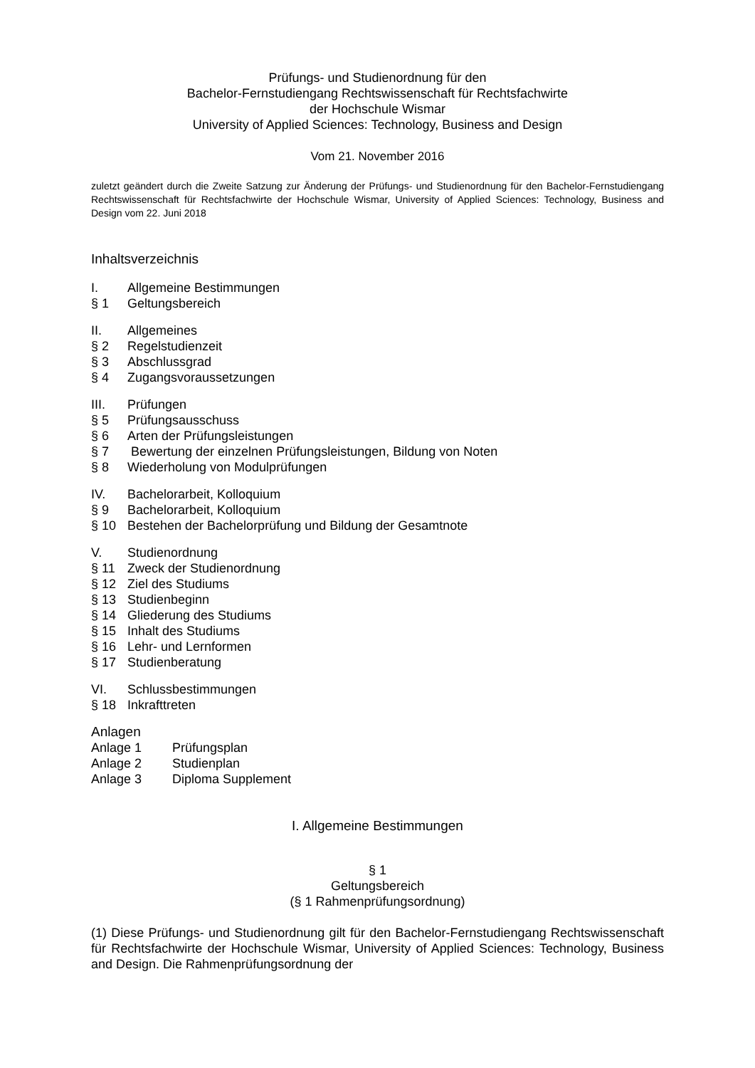Prüfungs- und Studienordnung für den
Bachelor-Fernstudiengang Rechtswissenschaft für Rechtsfachwirte
der Hochschule Wismar
University of Applied Sciences: Technology, Business and Design
Vom 21. November 2016
zuletzt geändert durch die Zweite Satzung zur Änderung der Prüfungs- und Studienordnung für den Bachelor-Fernstudiengang Rechtswissenschaft für Rechtsfachwirte der Hochschule Wismar, University of Applied Sciences: Technology, Business and Design vom 22. Juni 2018
Inhaltsverzeichnis
I. Allgemeine Bestimmungen
§ 1 Geltungsbereich
II. Allgemeines
§ 2 Regelstudienzeit
§ 3 Abschlussgrad
§ 4 Zugangsvoraussetzungen
III. Prüfungen
§ 5 Prüfungsausschuss
§ 6 Arten der Prüfungsleistungen
§ 7 Bewertung der einzelnen Prüfungsleistungen, Bildung von Noten
§ 8 Wiederholung von Modulprüfungen
IV. Bachelorarbeit, Kolloquium
§ 9 Bachelorarbeit, Kolloquium
§ 10 Bestehen der Bachelorprüfung und Bildung der Gesamtnote
V. Studienordnung
§ 11 Zweck der Studienordnung
§ 12 Ziel des Studiums
§ 13 Studienbeginn
§ 14 Gliederung des Studiums
§ 15 Inhalt des Studiums
§ 16 Lehr- und Lernformen
§ 17 Studienberatung
VI. Schlussbestimmungen
§ 18 Inkrafttreten
Anlagen
Anlage 1 Prüfungsplan
Anlage 2 Studienplan
Anlage 3 Diploma Supplement
I. Allgemeine Bestimmungen
§ 1
Geltungsbereich
(§ 1 Rahmenprüfungsordnung)
(1) Diese Prüfungs- und Studienordnung gilt für den Bachelor-Fernstudiengang Rechtswissenschaft für Rechtsfachwirte der Hochschule Wismar, University of Applied Sciences: Technology, Business and Design. Die Rahmenprüfungsordnung der